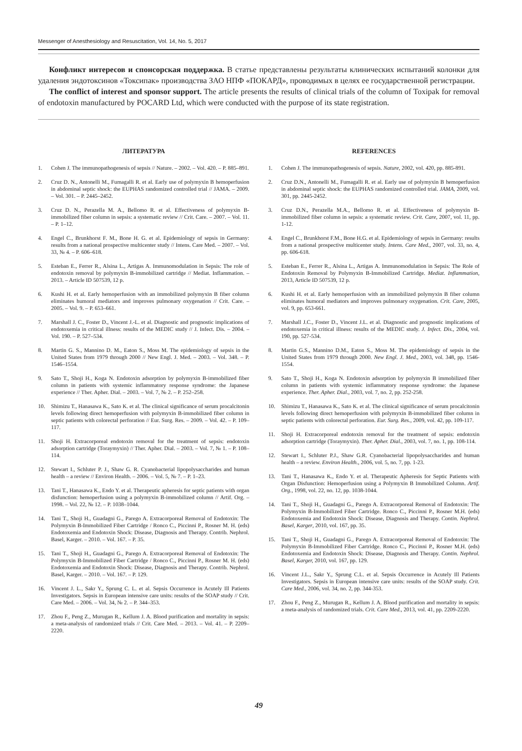Messenger of Anesthesiology and Resuscitation, Vol. 14, No. 5, 2017
Конфликт интересов и спонсорская поддержка. В статье представлены результаты клинических испытаний колонки для удаления эндотоксинов «Токсипак» производства ЗАО НПФ «ПОКАРД», проводимых в целях ее государственной регистрации.
The conflict of interest and sponsor support. The article presents the results of clinical trials of the column of Toxipak for removal of endotoxin manufactured by POCARD Ltd, which were conducted with the purpose of its state registration.
ЛИТЕРАТУРА
1. Cohen J. The immunopathogenesis of sepsis // Nature. – 2002. – Vol. 420. – P. 885–891.
2. Cruz D. N., Antonelli M., Fumagalli R. et al. Early use of polymyxin B hemoperfusion in abdominal septic shock: the EUPHAS randomized controlled trial // JAMA. – 2009. – Vol. 301. – P. 2445–2452.
3. Cruz D. N., Perazella M. A., Bellomo R. et al. Effectiveness of polymyxin B-immobilized fiber column in sepsis: a systematic review // Crit. Care. – 2007. – Vol. 11. – P. 1–12.
4. Engel C., Brunkhorst F. M., Bone H. G. et al. Epidemiology of sepsis in Germany: results from a national prospective multicenter study // Intens. Care Med. – 2007. – Vol. 33, № 4. – P. 606–618.
5. Esteban E., Ferrer R., Alsina L., Artigas A. Immunomodulation in Sepsis: The role of endotoxin removal by polymyxin B-immobilized cartridge // Mediat. Inflammation. – 2013. – Article ID 507539, 12 p.
6. Kushi H. et al. Early hemoperfusion with an immobilized polymyxin B fiber column eliminates humoral mediators and improves pulmonary oxygenation // Crit. Care. – 2005. – Vol. 9. – P. 653–661.
7. Marshall J. C., Foster D., Vincent J.-L. et al. Diagnostic and prognostic implications of endotoxemia in critical illness: results of the MEDIC study // J. Infect. Dis. – 2004. – Vol. 190. – P. 527–534.
8. Martin G. S., Mannino D. M., Eaton S., Moss M. The epidemiology of sepsis in the United States from 1979 through 2000 // New Engl. J. Med. – 2003. – Vol. 348. – P. 1546–1554.
9. Sato T., Shoji H., Koga N. Endotoxin adsorption by polymyxin B-immobilized fiber column in patients with systemic inflammatory response syndrome: the Japanese experience // Ther. Apher. Dial. – 2003. – Vol. 7, № 2. – P. 252–258.
10. Shimizu T., Hanasawa K., Sato K. et al. The clinical significance of serum procalcitonin levels following direct hemoperfusion with polymyxin B-immobilized fiber column in septic patients with colorectal perforation // Eur. Surg. Res. – 2009. – Vol. 42. – P. 109–117.
11. Shoji H. Extracorporeal endotoxin removal for the treatment of sepsis: endotoxin adsorption cartridge (Toraymyxin) // Ther. Apher. Dial. – 2003. – Vol. 7, № 1. – P. 108–114.
12. Stewart I., Schluter P. J., Shaw G. R. Cyanobacterial lipopolysaccharides and human health – a review // Environ Health. – 2006. – Vol. 5, № 7. – P. 1–23.
13. Tani T., Hanasawa K., Endo Y. et al. Therapeutic apheresis for septic patients with organ disfunction: hemoperfusion using a polymyxin B-immobilized column // Artif. Org. – 1998. – Vol. 22, № 12. – P. 1038–1044.
14. Tani T., Shoji H., Guadagni G., Parego A. Extracorporeal Removal of Endotoxin: The Polymyxin B-Immobilized Fiber Cartridge / Ronco C., Piccinni P., Rosner M. H. (eds) Endotoxemia and Endotoxin Shock: Disease, Diagnosis and Therapy. Contrib. Nephrol. Basel, Karger. – 2010. – Vol. 167. – P. 35.
15. Tani T., Shoji H., Guadagni G., Parego A. Extracorporeal Removal of Endotoxin: The Polymyxin B-Immobilized Fiber Cartridge / Ronco C., Piccinni P., Rosner M. H. (eds) Endotoxemia and Endotoxin Shock: Disease, Diagnosis and Therapy. Contrib. Nephrol. Basel, Karger. – 2010. – Vol. 167. – P. 129.
16. Vincent J. L., Sakr Y., Sprung C. L. et al. Sepsis Occurrence in Acutely Ill Patients Investigators. Sepsis in European intensive care units: results of the SOAP study // Crit. Care Med. – 2006. – Vol. 34, № 2. – P. 344–353.
17. Zhou F., Peng Z., Murugan R., Kellum J. A. Blood purification and mortality in sepsis: a meta-analysis of randomized trials // Crit. Care Med. – 2013. – Vol. 41. – P. 2209–2220.
REFERENCES
1. Cohen J. The immunopathogenesis of sepsis. Nature, 2002, vol. 420, pp. 885-891.
2. Cruz D.N., Antonelli M., Fumagalli R. et al. Early use of polymyxin B hemoperfusion in abdominal septic shock: the EUPHAS randomized controlled trial. JAMA, 2009, vol. 301, pp. 2445-2452.
3. Cruz D.N., Perazella M.A., Bellomo R. et al. Effectiveness of polymyxin B-immobilized fiber column in sepsis: a systematic review. Crit. Care, 2007, vol. 11, pp. 1-12.
4. Engel C., Brunkhorst F.M., Bone H.G. et al. Epidemiology of sepsis in Germany: results from a national prospective multicenter study. Intens. Care Med., 2007, vol. 33, no. 4, pp. 606-618.
5. Esteban E., Ferrer R., Alsina L., Artigas A. Immunomodulation in Sepsis: The Role of Endotoxin Removal by Polymyxin B-Immobilized Cartridge. Mediat. Inflammation, 2013, Article ID 507539, 12 p.
6. Kushi H. et al. Early hemoperfusion with an immobilized polymyxin B fiber column eliminates humoral mediators and improves pulmonary oxygenation. Crit. Care, 2005, vol. 9, pp. 653-661.
7. Marshall J.C., Foster D., Vincent J.L. et al. Diagnostic and prognostic implications of endotoxemia in critical illness: results of the MEDIC study. J. Infect. Dis., 2004, vol. 190, pp. 527-534.
8. Martin G.S., Mannino D.M., Eaton S., Moss M. The epidemiology of sepsis in the United States from 1979 through 2000. New Engl. J. Med., 2003, vol. 348, pp. 1546-1554.
9. Sato T., Shoji H., Koga N. Endotoxin adsorption by polymyxin B immobilized fiber column in patients with systemic inflammatory response syndrome: the Japanese experience. Ther. Apher. Dial., 2003, vol. 7, no. 2, pp. 252-258.
10. Shimizu T., Hanasawa K., Sato K. et al. The clinical significance of serum procalcitonin levels following direct hemoperfusion with polymyxin B-immobilized fiber column in septic patients with colorectal perforation. Eur. Surg. Res., 2009, vol. 42, pp. 109-117.
11. Shoji H. Extracorporeal endotoxin removal for the treatment of sepsis: endotoxin adsorption cartridge (Toraymyxin). Ther. Apher. Dial., 2003, vol. 7, no. 1, pp. 108-114.
12. Stewart I., Schluter P.J., Shaw G.R. Cyanobacterial lipopolysaccharides and human health – a review. Environ Health., 2006, vol. 5, no. 7, pp. 1-23.
13. Tani T., Hanasawa K., Endo Y. et al. Therapeutic Apheresis for Septic Patients with Organ Disfunction: Hemoperfusion using a Polymyxin B Immobilized Column. Artif. Org., 1998, vol. 22, no. 12, pp. 1038-1044.
14. Tani T., Shoji H., Guadagni G., Parego A. Extracorporeal Removal of Endotoxin: The Polymyxin B-Immobilized Fiber Cartridge. Ronco C., Piccinni P., Rosner M.H. (eds) Endotoxemia and Endotoxin Shock: Disease, Diagnosis and Therapy. Contin. Nephrol. Basel, Karger, 2010, vol. 167, pp. 35.
15. Tani T., Shoji H., Guadagni G., Parego A. Extracorporeal Removal of Endotoxin: The Polymyxin B-Immobilized Fiber Cartridge. Ronco C., Piccinni P., Rosner M.H. (eds) Endotoxemia and Endotoxin Shock: Disease, Diagnosis and Therapy. Contin. Nephrol. Basel, Karger, 2010, vol. 167, pp. 129.
16. Vincent J.L., Sakr Y., Sprung C.L. et al. Sepsis Occurrence in Acutely Ill Patients Investigators. Sepsis in European intensive care units: results of the SOAP study. Crit. Care Med., 2006, vol. 34, no. 2, pp. 344-353.
17. Zhou F., Peng Z., Murugan R., Kellum J. A. Blood purification and mortality in sepsis: a meta-analysis of randomized trials. Crit. Care Med., 2013, vol. 41, pp. 2209-2220.
49